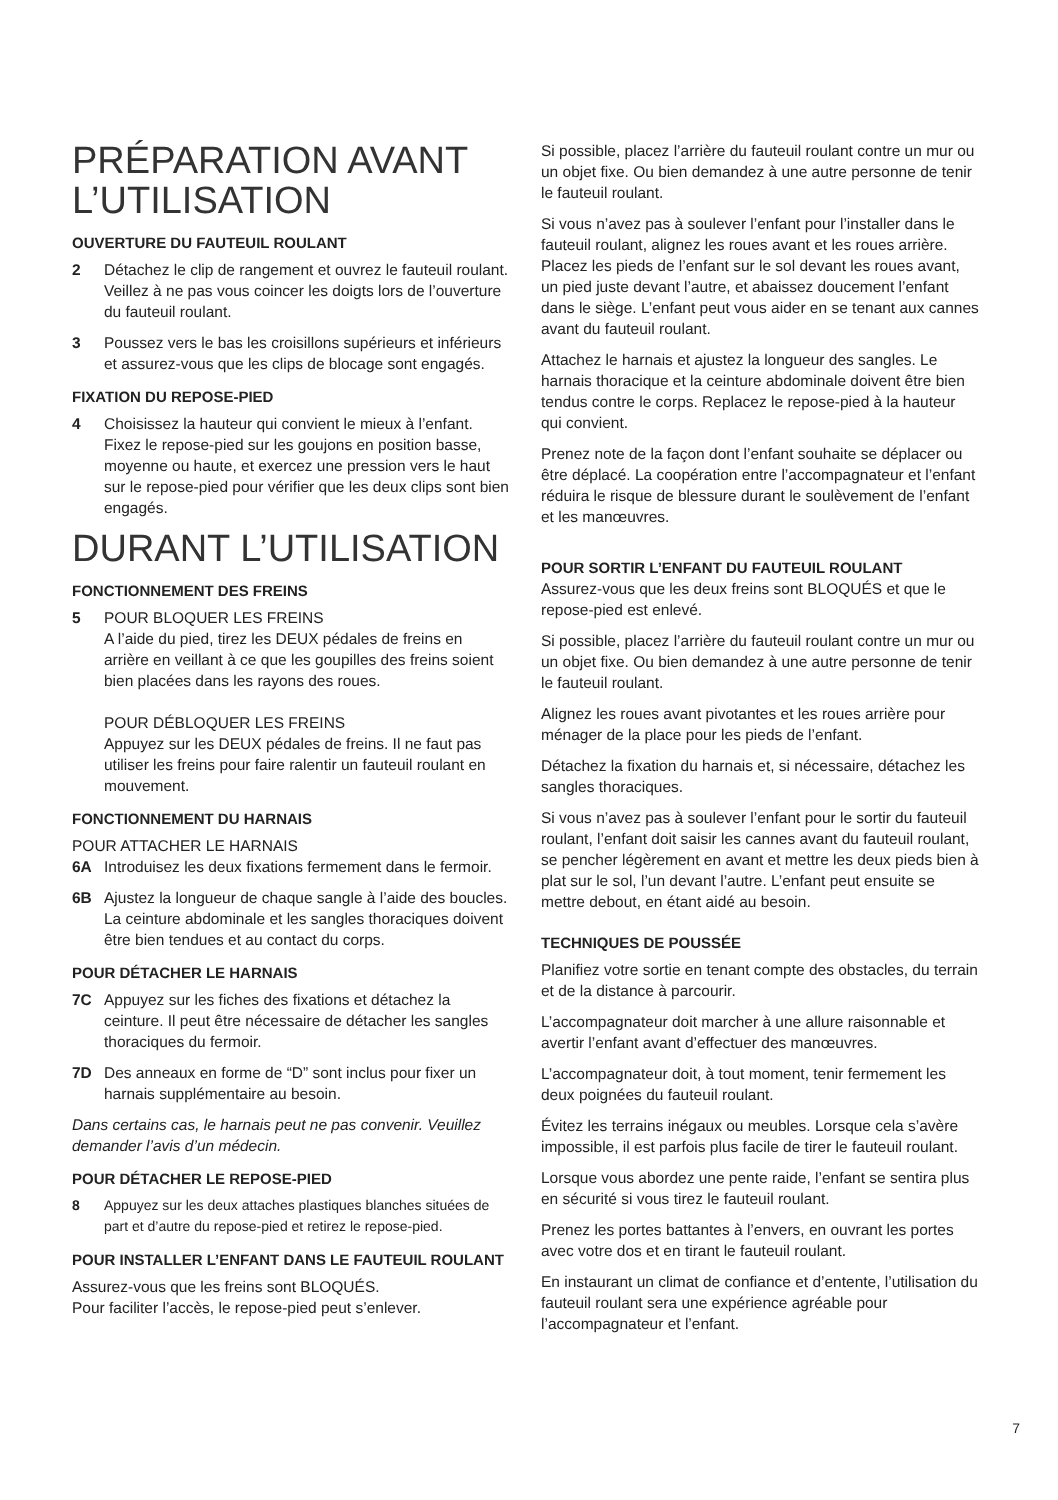PRÉPARATION AVANT L’UTILISATION
OUVERTURE DU FAUTEUIL ROULANT
2 Détachez le clip de rangement et ouvrez le fauteuil roulant. Veillez à ne pas vous coincer les doigts lors de l’ouverture du fauteuil roulant.
3 Poussez vers le bas les croisillons supérieurs et inférieurs et assurez-vous que les clips de blocage sont engagés.
FIXATION DU REPOSE-PIED
4 Choisissez la hauteur qui convient le mieux à l’enfant. Fixez le repose-pied sur les goujons en position basse, moyenne ou haute, et exercez une pression vers le haut sur le repose-pied pour vérifier que les deux clips sont bien engagés.
DURANT L’UTILISATION
FONCTIONNEMENT DES FREINS
5 POUR BLOQUER LES FREINS
A l’aide du pied, tirez les DEUX pédales de freins en arrière en veillant à ce que les goupilles des freins soient bien placées dans les rayons des roues.
POUR DÉBLOQUER LES FREINS
Appuyez sur les DEUX pédales de freins. Il ne faut pas utiliser les freins pour faire ralentir un fauteuil roulant en mouvement.
FONCTIONNEMENT DU HARNAIS
POUR ATTACHER LE HARNAIS
6A Introduisez les deux fixations fermement dans le fermoir.
6B Ajustez la longueur de chaque sangle à l’aide des boucles. La ceinture abdominale et les sangles thoraciques doivent être bien tendues et au contact du corps.
POUR DÉTACHER LE HARNAIS
7C Appuyez sur les fiches des fixations et détachez la ceinture. Il peut être nécessaire de détacher les sangles thoraciques du fermoir.
7D Des anneaux en forme de “D” sont inclus pour fixer un harnais supplémentaire au besoin.
Dans certains cas, le harnais peut ne pas convenir. Veuillez demander l’avis d’un médecin.
POUR DÉTACHER LE REPOSE-PIED
8 Appuyez sur les deux attaches plastiques blanches situées de part et d’autre du repose-pied et retirez le repose-pied.
POUR INSTALLER L’ENFANT DANS LE FAUTEUIL ROULANT
Assurez-vous que les freins sont BLOQUÉS.
Pour faciliter l’accès, le repose-pied peut s’enlever.
Si possible, placez l’arrière du fauteuil roulant contre un mur ou un objet fixe. Ou bien demandez à une autre personne de tenir le fauteuil roulant.
Si vous n’avez pas à soulever l’enfant pour l’installer dans le fauteuil roulant, alignez les roues avant et les roues arrière. Placez les pieds de l’enfant sur le sol devant les roues avant, un pied juste devant l’autre, et abaissez doucement l’enfant dans le siège. L’enfant peut vous aider en se tenant aux cannes avant du fauteuil roulant.
Attachez le harnais et ajustez la longueur des sangles. Le harnais thoracique et la ceinture abdominale doivent être bien tendus contre le corps. Replacez le repose-pied à la hauteur qui convient.
Prenez note de la façon dont l’enfant souhaite se déplacer ou être déplacé. La coopération entre l’accompagnateur et l’enfant réduira le risque de blessure durant le soulèvement de l’enfant et les manœuvres.
POUR SORTIR L’ENFANT DU FAUTEUIL ROULANT
Assurez-vous que les deux freins sont BLOQUÉS et que le repose-pied est enlevé.
Si possible, placez l’arrière du fauteuil roulant contre un mur ou un objet fixe. Ou bien demandez à une autre personne de tenir le fauteuil roulant.
Alignez les roues avant pivotantes et les roues arrière pour ménager de la place pour les pieds de l’enfant.
Détachez la fixation du harnais et, si nécessaire, détachez les sangles thoraciques.
Si vous n’avez pas à soulever l’enfant pour le sortir du fauteuil roulant, l’enfant doit saisir les cannes avant du fauteuil roulant, se pencher légèrement en avant et mettre les deux pieds bien à plat sur le sol, l’un devant l’autre. L’enfant peut ensuite se mettre debout, en étant aidé au besoin.
TECHNIQUES DE POUSSÉE
Planifiez votre sortie en tenant compte des obstacles, du terrain et de la distance à parcourir.
L’accompagnateur doit marcher à une allure raisonnable et avertir l’enfant avant d’effectuer des manœuvres.
L’accompagnateur doit, à tout moment, tenir fermement les deux poignées du fauteuil roulant.
Évitez les terrains inégaux ou meubles. Lorsque cela s’avère impossible, il est parfois plus facile de tirer le fauteuil roulant.
Lorsque vous abordez une pente raide, l’enfant se sentira plus en sécurité si vous tirez le fauteuil roulant.
Prenez les portes battantes à l’envers, en ouvrant les portes avec votre dos et en tirant le fauteuil roulant.
En instaurant un climat de confiance et d’entente, l’utilisation du fauteuil roulant sera une expérience agréable pour l’accompagnateur et l’enfant.
7